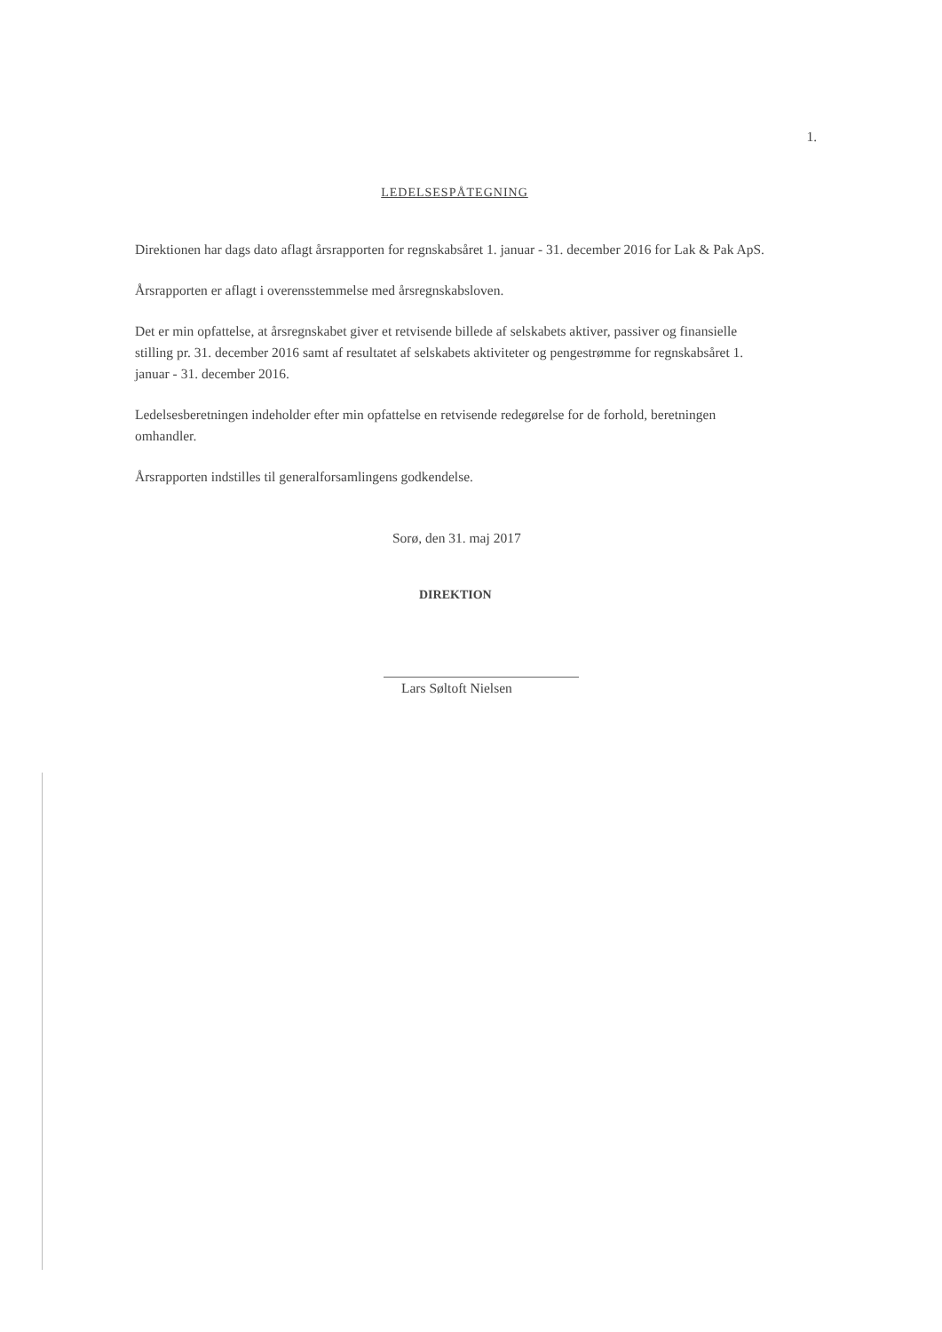1.
LEDELSESPÅTEGNING
Direktionen har dags dato aflagt årsrapporten for regnskabsåret 1. januar - 31. december 2016 for Lak & Pak ApS.
Årsrapporten er aflagt i overensstemmelse med årsregnskabsloven.
Det er min opfattelse, at årsregnskabet giver et retvisende billede af selskabets aktiver, passiver og finansielle stilling pr. 31. december 2016 samt af resultatet af selskabets aktiviteter og pengestrømme for regnskabsåret 1. januar - 31. december 2016.
Ledelsesberetningen indeholder efter min opfattelse en retvisende redegørelse for de forhold, beretningen omhandler.
Årsrapporten indstilles til generalforsamlingens godkendelse.
Sorø, den 31. maj 2017
DIREKTION
Lars Søltoft Nielsen